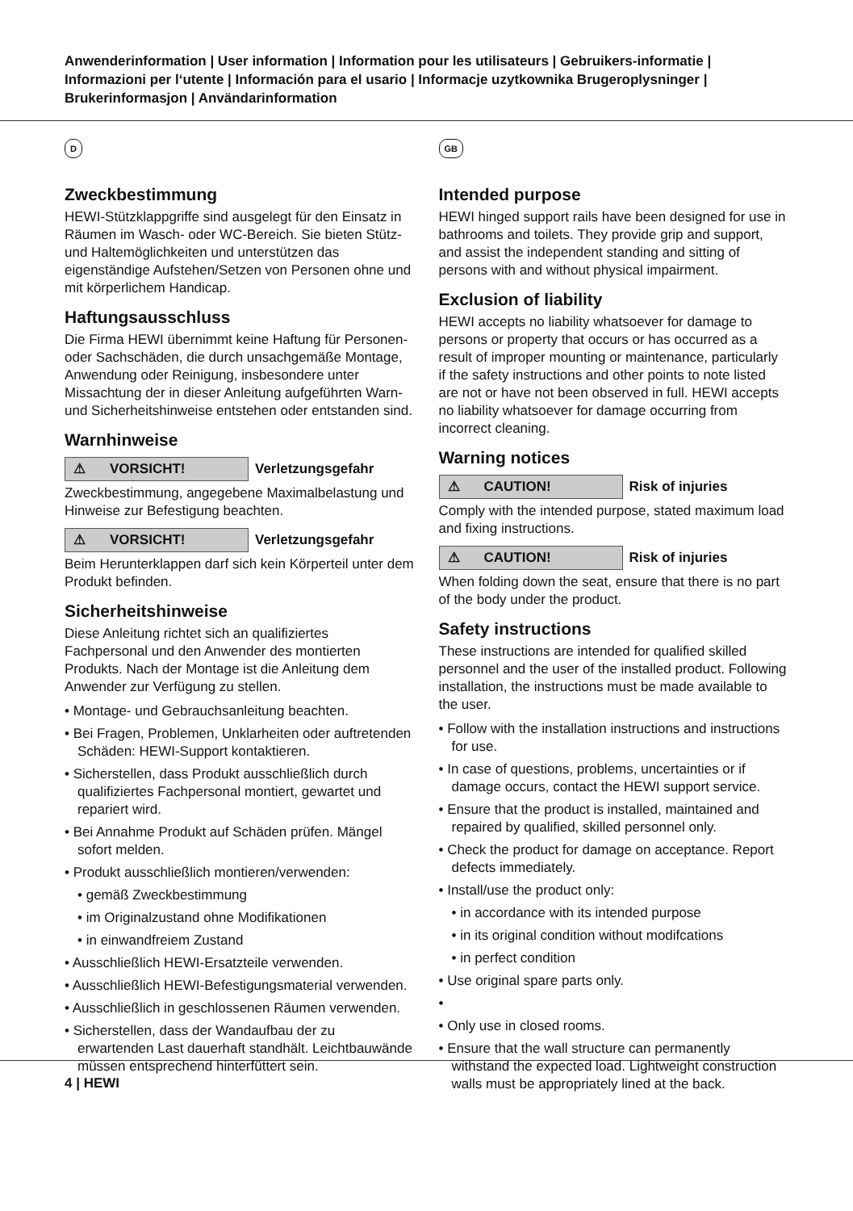Anwenderinformation | User information | Information pour les utilisateurs | Gebruikers-informatie | Informazioni per l‘utente | Información para el usario | Informacje uzytkownika Brugeroplysninger | Brukerinformasjon | Användarinformation
D
Zweckbestimmung
HEWI-Stützklappgriffe sind ausgelegt für den Einsatz in Räumen im Wasch- oder WC-Bereich. Sie bieten Stütz- und Haltemöglichkeiten und unterstützen das eigenständige Aufstehen/Setzen von Personen ohne und mit körperlichem Handicap.
Haftungsausschluss
Die Firma HEWI übernimmt keine Haftung für Personen- oder Sachschäden, die durch unsachgemäße Montage, Anwendung oder Reinigung, insbesondere unter Missachtung der in dieser Anleitung aufgeführten Warn- und Sicherheitshinweise entstehen oder entstanden sind.
Warnhinweise
⚠ VORSICHT!
Verletzungsgefahr
Zweckbestimmung, angegebene Maximalbelastung und Hinweise zur Befestigung beachten.
⚠ VORSICHT!
Verletzungsgefahr
Beim Herunterklappen darf sich kein Körperteil unter dem Produkt befinden.
Sicherheitshinweise
Diese Anleitung richtet sich an qualifiziertes Fachpersonal und den Anwender des montierten Produkts. Nach der Montage ist die Anleitung dem Anwender zur Verfügung zu stellen.
• Montage- und Gebrauchsanleitung beachten.
• Bei Fragen, Problemen, Unklarheiten oder auftretenden Schäden: HEWI-Support kontaktieren.
• Sicherstellen, dass Produkt ausschließlich durch qualifiziertes Fachpersonal montiert, gewartet und repariert wird.
• Bei Annahme Produkt auf Schäden prüfen. Mängel sofort melden.
• Produkt ausschließlich montieren/verwenden:
• gemäß Zweckbestimmung
• im Originalzustand ohne Modifikationen
• in einwandfreiem Zustand
• Ausschließlich HEWI-Ersatzteile verwenden.
• Ausschließlich HEWI-Befestigungsmaterial verwenden.
• Ausschließlich in geschlossenen Räumen verwenden.
• Sicherstellen, dass der Wandaufbau der zu erwartenden Last dauerhaft standhält. Leichtbauwände müssen entsprechend hinterfüttert sein.
GB
Intended purpose
HEWI hinged support rails have been designed for use in bathrooms and toilets. They provide grip and support, and assist the independent standing and sitting of persons with and without physical impairment.
Exclusion of liability
HEWI accepts no liability whatsoever for damage to persons or property that occurs or has occurred as a result of improper mounting or maintenance, particularly if the safety instructions and other points to note listed are not or have not been observed in full. HEWI accepts no liability whatsoever for damage occurring from incorrect cleaning.
Warning notices
⚠ CAUTION!
Risk of injuries
Comply with the intended purpose, stated maximum load and fixing instructions.
⚠ CAUTION!
Risk of injuries
When folding down the seat, ensure that there is no part of the body under the product.
Safety instructions
These instructions are intended for qualified skilled personnel and the user of the installed product. Following installation, the instructions must be made available to the user.
• Follow with the installation instructions and instructions for use.
• In case of questions, problems, uncertainties or if damage occurs, contact the HEWI support service.
• Ensure that the product is installed, maintained and repaired by qualified, skilled personnel only.
• Check the product for damage on acceptance. Report defects immediately.
• Install/use the product only:
• in accordance with its intended purpose
• in its original condition without modifcations
• in perfect condition
• Use original spare parts only.
•
• Only use in closed rooms.
• Ensure that the wall structure can permanently withstand the expected load. Lightweight construction walls must be appropriately lined at the back.
4 | HEWI